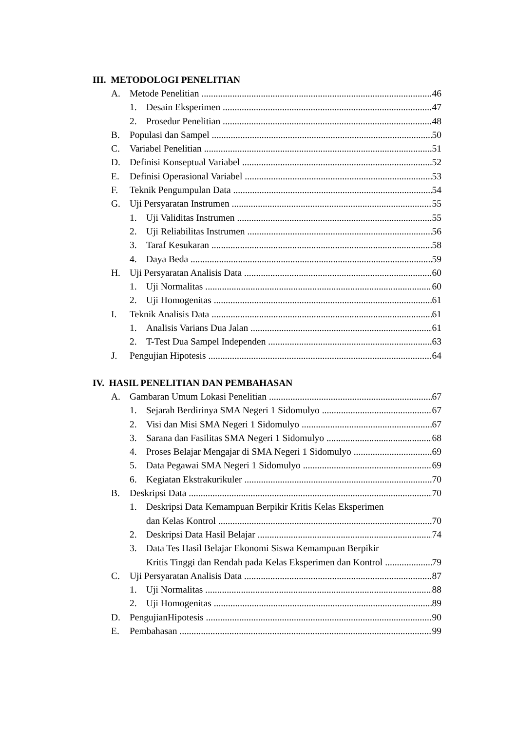III. METODOLOGI PENELITIAN
A. Metode Penelitian 46
1. Desain Eksperimen 47
2. Prosedur Penelitian 48
B. Populasi dan Sampel 50
C. Variabel Penelitian 51
D. Definisi Konseptual Variabel 52
E. Definisi Operasional Variabel 53
F. Teknik Pengumpulan Data 54
G. Uji Persyaratan Instrumen 55
1. Uji Validitas Instrumen 55
2. Uji Reliabilitas Instrumen 56
3. Taraf Kesukaran 58
4. Daya Beda 59
H. Uji Persyaratan Analisis Data 60
1. Uji Normalitas 60
2. Uji Homogenitas 61
I. Teknik Analisis Data 61
1. Analisis Varians Dua Jalan 61
2. T-Test Dua Sampel Independen 63
J. Pengujian Hipotesis 64
IV. HASIL PENELITIAN DAN PEMBAHASAN
A. Gambaran Umum Lokasi Penelitian 67
1. Sejarah Berdirinya SMA Negeri 1 Sidomulyo 67
2. Visi dan Misi SMA Negeri 1 Sidomulyo 67
3. Sarana dan Fasilitas SMA Negeri 1 Sidomulyo 68
4. Proses Belajar Mengajar di SMA Negeri 1 Sidomulyo 69
5. Data Pegawai SMA Negeri 1 Sidomulyo 69
6. Kegiatan Ekstrakurikuler 70
B. Deskripsi Data 70
1. Deskripsi Data Kemampuan Berpikir Kritis Kelas Eksperimen
dan Kelas Kontrol 70
2. Deskripsi Data Hasil Belajar 74
3. Data Tes Hasil Belajar Ekonomi Siswa Kemampuan Berpikir
Kritis Tinggi dan Rendah pada Kelas Eksperimen dan Kontrol 79
C. Uji Persyaratan Analisis Data 87
1. Uji Normalitas 88
2. Uji Homogenitas 89
D. PengujianHipotesis 90
E. Pembahasan 99